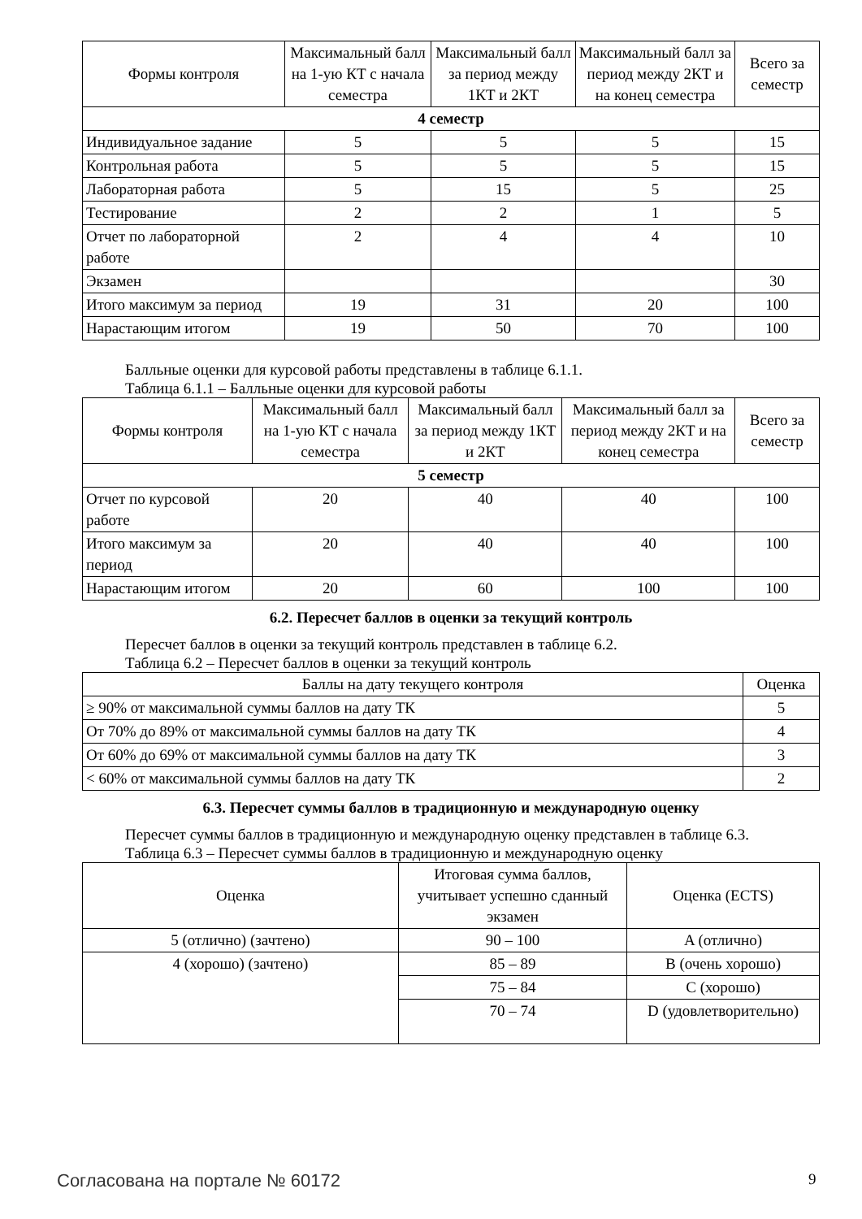| Формы контроля | Максимальный балл на 1-ую КТ с начала семестра | Максимальный балл за период между 1КТ и 2КТ | Максимальный балл за период между 2КТ и на конец семестра | Всего за семестр |
| --- | --- | --- | --- | --- |
| 4 семестр | | | | |
| Индивидуальное задание | 5 | 5 | 5 | 15 |
| Контрольная работа | 5 | 5 | 5 | 15 |
| Лабораторная работа | 5 | 15 | 5 | 25 |
| Тестирование | 2 | 2 | 1 | 5 |
| Отчет по лабораторной работе | 2 | 4 | 4 | 10 |
| Экзамен | | | | 30 |
| Итого максимум за период | 19 | 31 | 20 | 100 |
| Нарастающим итогом | 19 | 50 | 70 | 100 |
Балльные оценки для курсовой работы представлены в таблице 6.1.1.
Таблица 6.1.1 – Балльные оценки для курсовой работы
| Формы контроля | Максимальный балл на 1-ую КТ с начала семестра | Максимальный балл за период между 1КТ и 2КТ | Максимальный балл за период между 2КТ и на конец семестра | Всего за семестр |
| --- | --- | --- | --- | --- |
| 5 семестр | | | | |
| Отчет по курсовой работе | 20 | 40 | 40 | 100 |
| Итого максимум за период | 20 | 40 | 40 | 100 |
| Нарастающим итогом | 20 | 60 | 100 | 100 |
6.2. Пересчет баллов в оценки за текущий контроль
Пересчет баллов в оценки за текущий контроль представлен в таблице 6.2.
Таблица 6.2 – Пересчет баллов в оценки за текущий контроль
| Баллы на дату текущего контроля | Оценка |
| --- | --- |
| ≥ 90% от максимальной суммы баллов на дату ТК | 5 |
| От 70% до 89% от максимальной суммы баллов на дату ТК | 4 |
| От 60% до 69% от максимальной суммы баллов на дату ТК | 3 |
| < 60% от максимальной суммы баллов на дату ТК | 2 |
6.3. Пересчет суммы баллов в традиционную и международную оценку
Пересчет суммы баллов в традиционную и международную оценку представлен в таблице 6.3.
Таблица 6.3 – Пересчет суммы баллов в традиционную и международную оценку
| Оценка | Итоговая сумма баллов, учитывает успешно сданный экзамен | Оценка (ECTS) |
| --- | --- | --- |
| 5 (отлично) (зачтено) | 90 – 100 | A (отлично) |
| 4 (хорошо) (зачтено) | 85 – 89 | B (очень хорошо) |
| | 75 – 84 | C (хорошо) |
| | 70 – 74 | D (удовлетворительно) |
Согласована на портале № 60172 9